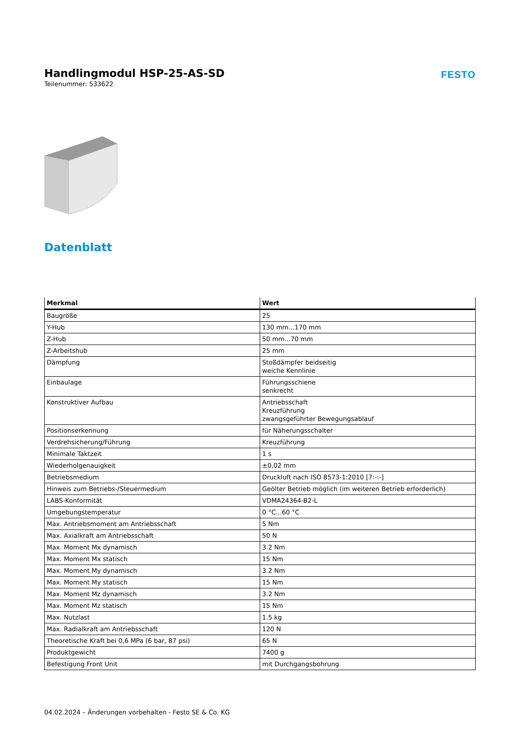Handlingmodul HSP-25-AS-SD
Teilenummer: 533622
FESTO
Datenblatt
| Merkmal | Wert |
| --- | --- |
| Baugröße | 25 |
| Y-Hub | 130 mm...170 mm |
| Z-Hub | 50 mm...70 mm |
| Z-Arbeitshub | 25 mm |
| Dämpfung | Stoßdämpfer beidseitig weiche Kennlinie |
| Einbaulage | Führungsschiene senkrecht |
| Konstruktiver Aufbau | Antriebsschaft Kreuzführung zwangsgeführter Bewegungsablauf |
| Positionserkennung | für Näherungsschalter |
| Verdrehsicherung/Führung | Kreuzführung |
| Minimale Taktzeit | 1 s |
| Wiederholgenauigkeit | ±0,02 mm |
| Betriebsmedium | Druckluft nach ISO 8573-1:2010 [7:-:-] |
| Hinweis zum Betriebs-/Steuermedium | Geölter Betrieb möglich (im weiteren Betrieb erforderlich) |
| LABS-Konformität | VDMA24364-B2-L |
| Umgebungstemperatur | 0 °C...60 °C |
| Max. Antriebsmoment am Antriebsschaft | 5 Nm |
| Max. Axialkraft am Antriebsschaft | 50 N |
| Max. Moment Mx dynamisch | 3.2 Nm |
| Max. Moment Mx statisch | 15 Nm |
| Max. Moment My dynamisch | 3.2 Nm |
| Max. Moment My statisch | 15 Nm |
| Max. Moment Mz dynamisch | 3.2 Nm |
| Max. Moment Mz statisch | 15 Nm |
| Max. Nutzlast | 1.5 kg |
| Max. Radialkraft am Antriebsschaft | 120 N |
| Theoretische Kraft bei 0,6 MPa (6 bar, 87 psi) | 65 N |
| Produktgewicht | 7400 g |
| Befestigung Front Unit | mit Durchgangsbohrung |
04.02.2024 – Änderungen vorbehalten - Festo SE & Co. KG